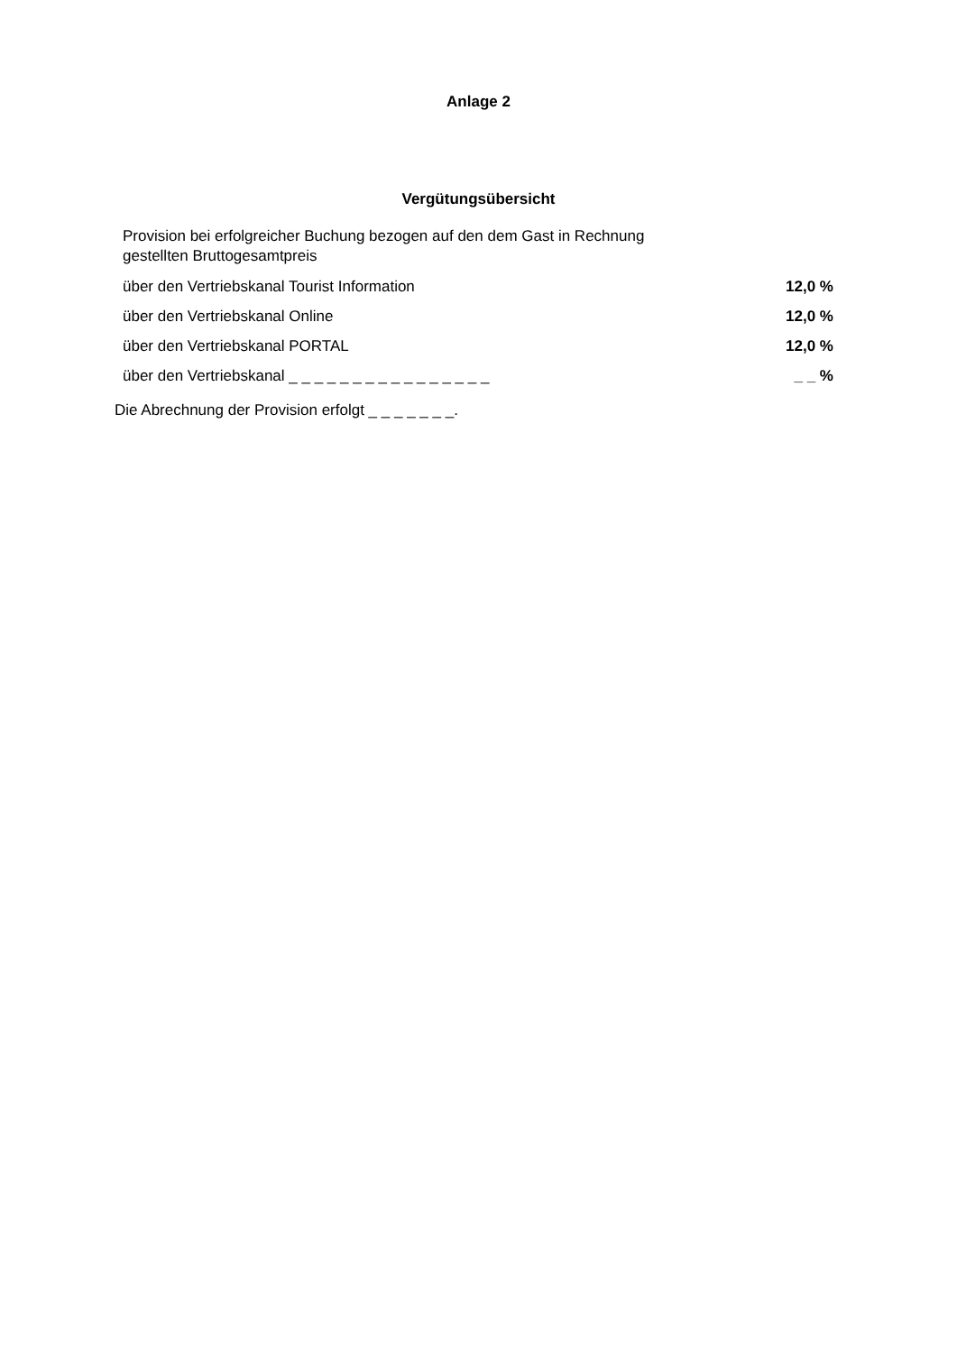Anlage 2
Vergütungsübersicht
| Provision bei erfolgreicher Buchung bezogen auf den dem Gast in Rechnung gestellten Bruttogesamtpreis | |
| über den Vertriebskanal Tourist Information | 12,0 % |
| über den Vertriebskanal Online | 12,0 % |
| über den Vertriebskanal PORTAL | 12,0 % |
| über den Vertriebskanal _ _ _ _ _ _ _ _ _ _ _ _ _ _ _ _ | _ _ % |
Die Abrechnung der Provision erfolgt _ _ _ _ _ _ _.